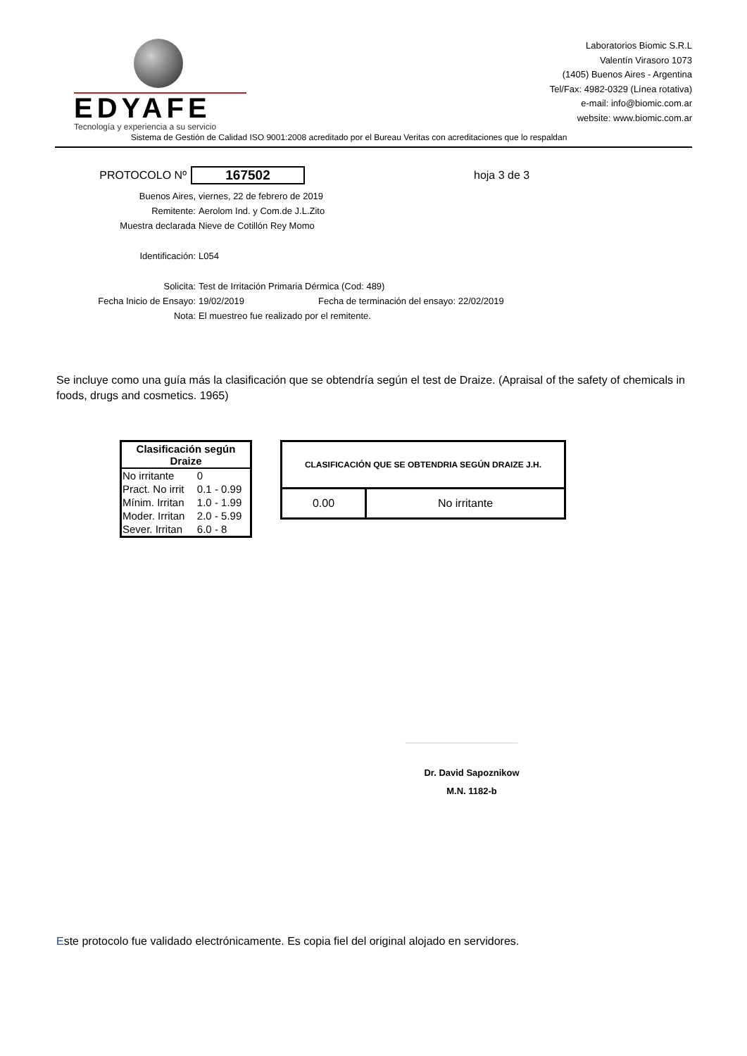EDYAFE
Tecnología y experiencia a su servicio
Laboratorios Biomic S.R.L
Valentín Virasoro 1073
(1405) Buenos Aires - Argentina
Tel/Fax: 4982-0329 (Línea rotativa)
e-mail: info@biomic.com.ar
website: www.biomic.com.ar
Sistema de Gestión de Calidad ISO 9001:2008 acreditado por el Bureau Veritas con acreditaciones que lo respaldan
PROTOCOLO Nº 167502 hoja 3 de 3
Buenos Aires, viernes, 22 de febrero de 2019
Remitente: Aerolom Ind. y Com.de J.L.Zito
Muestra declarada Nieve de Cotillón Rey Momo
Identificación: L054
Solicita: Test de Irritación Primaria Dérmica (Cod: 489)
Fecha Inicio de Ensayo: 19/02/2019 Fecha de terminación del ensayo: 22/02/2019
Nota: El muestreo fue realizado por el remitente.
Se incluye como una guía más la clasificación que se obtendría según el test de Draize. (Apraisal of the safety of chemicals in foods, drugs and cosmetics. 1965)
| Clasificación según Draize | |
| --- | --- |
| No irritante | 0 |
| Pract. No irrit | 0.1 - 0.99 |
| Mínim. Irritan | 1.0 - 1.99 |
| Moder. Irritan | 2.0 - 5.99 |
| Sever. Irritan | 6.0 - 8 |
| CLASIFICACIÓN QUE SE OBTENDRIA SEGÚN DRAIZE J.H. | |
| --- | --- |
| 0.00 | No irritante |
Dr. David Sapoznikow
M.N. 1182-b
Este protocolo fue validado electrónicamente. Es copia fiel del original alojado en servidores.